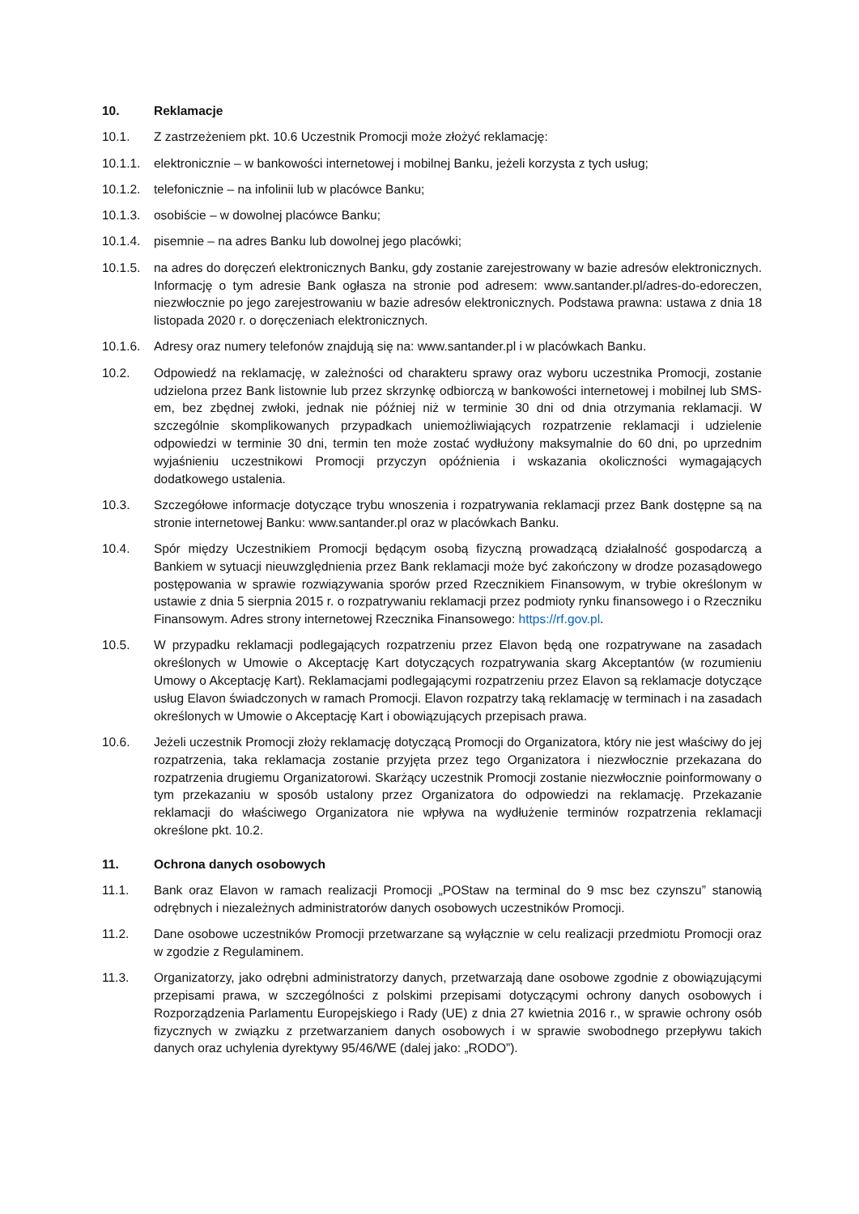10. Reklamacje
10.1. Z zastrzeżeniem pkt. 10.6 Uczestnik Promocji może złożyć reklamację:
10.1.1.
elektronicznie – w bankowości internetowej i mobilnej Banku, jeżeli korzysta z tych usług;
10.1.2.
telefonicznie – na infolinii lub w placówce Banku;
10.1.3.
osobiście – w dowolnej placówce Banku;
10.1.4.
pisemnie – na adres Banku lub dowolnej jego placówki;
10.1.5.
na adres do doręczeń elektronicznych Banku, gdy zostanie zarejestrowany w bazie adresów elektronicznych. Informację o tym adresie Bank ogłasza na stronie pod adresem: www.santander.pl/adres-do-edoreczen, niezwłocznie po jego zarejestrowaniu w bazie adresów elektronicznych. Podstawa prawna: ustawa z dnia 18 listopada 2020 r. o doręczeniach elektronicznych.
10.1.6.
Adresy oraz numery telefonów znajdują się na: www.santander.pl i w placówkach Banku.
10.2. Odpowiedź na reklamację, w zależności od charakteru sprawy oraz wyboru uczestnika Promocji, zostanie udzielona przez Bank listownie lub przez skrzynkę odbiorczą w bankowości internetowej i mobilnej lub SMS-em, bez zbędnej zwłoki, jednak nie później niż w terminie 30 dni od dnia otrzymania reklamacji. W szczególnie skomplikowanych przypadkach uniemożliwiających rozpatrzenie reklamacji i udzielenie odpowiedzi w terminie 30 dni, termin ten może zostać wydłużony maksymalnie do 60 dni, po uprzednim wyjaśnieniu uczestnikowi Promocji przyczyn opóźnienia i wskazania okoliczności wymagających dodatkowego ustalenia.
10.3. Szczegółowe informacje dotyczące trybu wnoszenia i rozpatrywania reklamacji przez Bank dostępne są na stronie internetowej Banku: www.santander.pl oraz w placówkach Banku.
10.4. Spór między Uczestnikiem Promocji będącym osobą fizyczną prowadzącą działalność gospodarczą a Bankiem w sytuacji nieuwzględnienia przez Bank reklamacji może być zakończony w drodze pozasądowego postępowania w sprawie rozwiązywania sporów przed Rzecznikiem Finansowym, w trybie określonym w ustawie z dnia 5 sierpnia 2015 r. o rozpatrywaniu reklamacji przez podmioty rynku finansowego i o Rzeczniku Finansowym. Adres strony internetowej Rzecznika Finansowego: https://rf.gov.pl.
10.5. W przypadku reklamacji podlegających rozpatrzeniu przez Elavon będą one rozpatrywane na zasadach określonych w Umowie o Akceptację Kart dotyczących rozpatrywania skarg Akceptantów (w rozumieniu Umowy o Akceptację Kart). Reklamacjami podlegającymi rozpatrzeniu przez Elavon są reklamacje dotyczące usług Elavon świadczonych w ramach Promocji. Elavon rozpatrzy taką reklamację w terminach i na zasadach określonych w Umowie o Akceptację Kart i obowiązujących przepisach prawa.
10.6. Jeżeli uczestnik Promocji złoży reklamację dotyczącą Promocji do Organizatora, który nie jest właściwy do jej rozpatrzenia, taka reklamacja zostanie przyjęta przez tego Organizatora i niezwłocznie przekazana do rozpatrzenia drugiemu Organizatorowi. Skarżący uczestnik Promocji zostanie niezwłocznie poinformowany o tym przekazaniu w sposób ustalony przez Organizatora do odpowiedzi na reklamację. Przekazanie reklamacji do właściwego Organizatora nie wpływa na wydłużenie terminów rozpatrzenia reklamacji określone pkt. 10.2.
11. Ochrona danych osobowych
11.1. Bank oraz Elavon w ramach realizacji Promocji „POStaw na terminal do 9 msc bez czynszu” stanowią odrębnych i niezależnych administratorów danych osobowych uczestników Promocji.
11.2. Dane osobowe uczestników Promocji przetwarzane są wyłącznie w celu realizacji przedmiotu Promocji oraz w zgodzie z Regulaminem.
11.3. Organizatorzy, jako odrębni administratorzy danych, przetwarzają dane osobowe zgodnie z obowiązującymi przepisami prawa, w szczególności z polskimi przepisami dotyczącymi ochrony danych osobowych i Rozporządzenia Parlamentu Europejskiego i Rady (UE) z dnia 27 kwietnia 2016 r., w sprawie ochrony osób fizycznych w związku z przetwarzaniem danych osobowych i w sprawie swobodnego przepływu takich danych oraz uchylenia dyrektywy 95/46/WE (dalej jako: „RODO”).